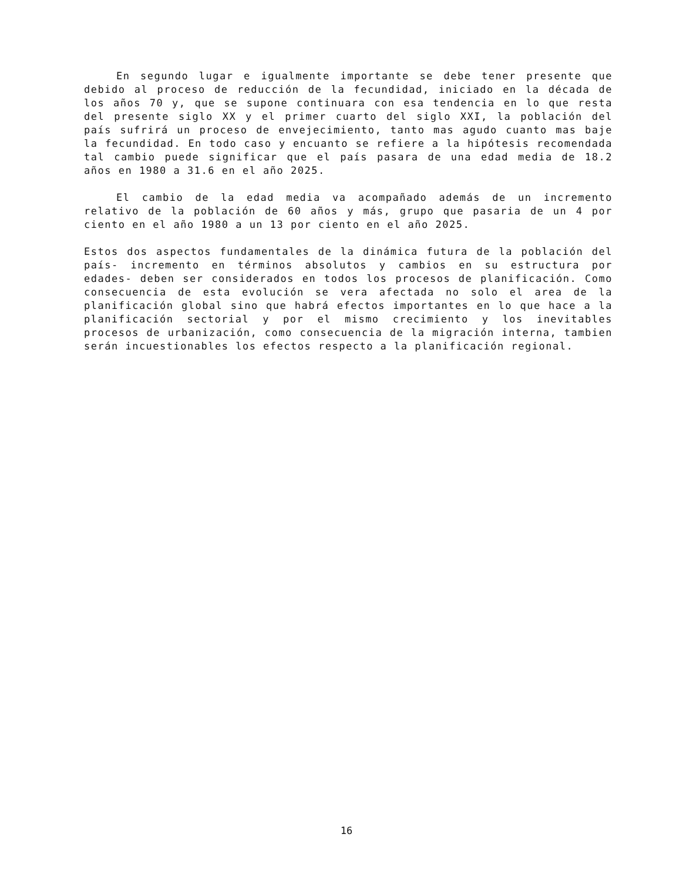En segundo lugar e igualmente importante se debe tener presente que debido al proceso de reducción de la fecundidad, iniciado en la década de los años 70 y, que se supone continuara con esa tendencia en lo que resta del presente siglo XX y el primer cuarto del siglo XXI, la población del país sufrirá un proceso de envejecimiento, tanto mas agudo cuanto mas baje la fecundidad. En todo caso y encuanto se refiere a la hipótesis recomendada tal cambio puede significar que el país pasara de una edad media de 18.2 años en 1980 a 31.6 en el año 2025.
El cambio de la edad media va acompañado además de un incremento relativo de la población de 60 años y más, grupo que pasaria de un 4 por ciento en el año 1980 a un 13 por ciento en el año 2025.
Estos dos aspectos fundamentales de la dinámica futura de la población del país- incremento en términos absolutos y cambios en su estructura por edades- deben ser considerados en todos los procesos de planificación. Como consecuencia de esta evolución se vera afectada no solo el area de la planificación global sino que habrá efectos importantes en lo que hace a la planificación sectorial y por el mismo crecimiento y los inevitables procesos de urbanización, como consecuencia de la migración interna, tambien serán incuestionables los efectos respecto a la planificación regional.
16